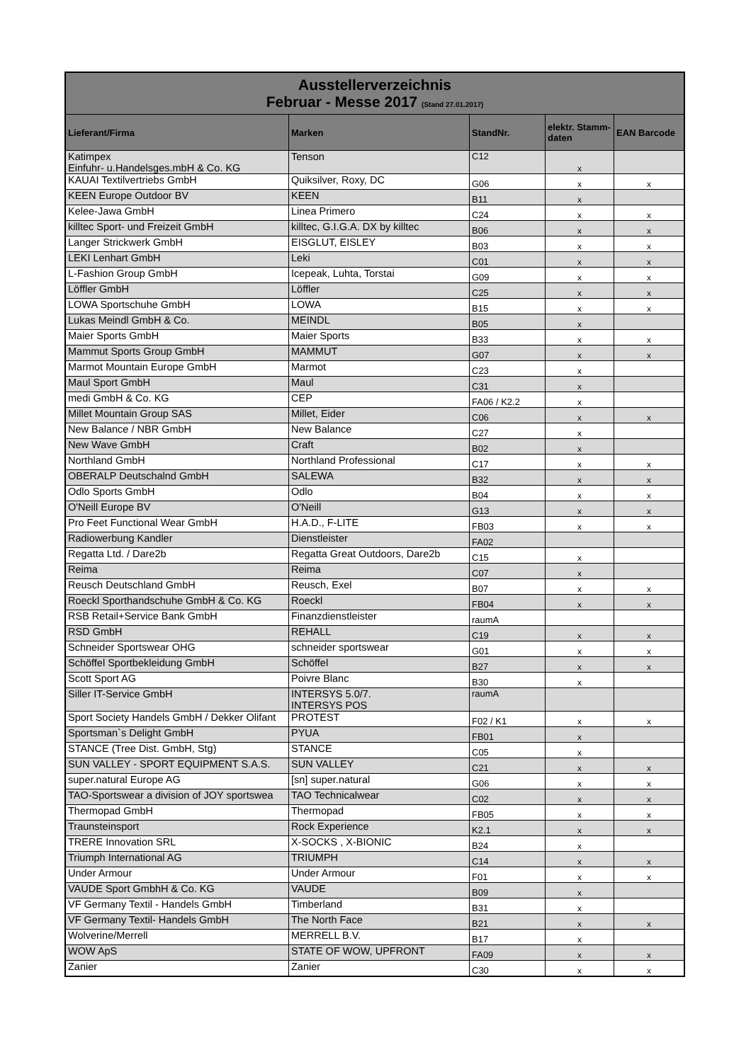| Ausstellerverzeichnis Februar - Messe 2017 (Stand 27.01.2017) | | | | |
| Lieferant/Firma | Marken | StandNr. | elektr. Stamm-daten | EAN Barcode |
| Katimpex Einfuhr- u.Handelsges.mbH & Co. KG | Tenson | C12 | x | |
| KAUAI Textilvertriebs GmbH | Quiksilver, Roxy, DC | G06 | x | x |
| KEEN Europe Outdoor BV | KEEN | B11 | x | |
| Kelee-Jawa GmbH | Linea Primero | C24 | x | x |
| killtec Sport- und Freizeit GmbH | killtec, G.I.G.A. DX by killtec | B06 | x | x |
| Langer Strickwerk GmbH | EISGLUT, EISLEY | B03 | x | x |
| LEKI Lenhart GmbH | Leki | C01 | x | x |
| L-Fashion Group GmbH | Icepeak, Luhta, Torstai | G09 | x | x |
| Löffler GmbH | Löffler | C25 | x | x |
| LOWA Sportschuhe GmbH | LOWA | B15 | x | x |
| Lukas Meindl GmbH & Co. | MEINDL | B05 | x | |
| Maier Sports GmbH | Maier Sports | B33 | x | x |
| Mammut Sports Group GmbH | MAMMUT | G07 | x | x |
| Marmot Mountain Europe GmbH | Marmot | C23 | x | |
| Maul Sport GmbH | Maul | C31 | x | |
| medi GmbH & Co. KG | CEP | FA06 / K2.2 | x | |
| Millet Mountain Group SAS | Millet, Eider | C06 | x | x |
| New Balance / NBR GmbH | New Balance | C27 | x | |
| New Wave GmbH | Craft | B02 | x | |
| Northland GmbH | Northland Professional | C17 | x | x |
| OBERALP Deutschalnd GmbH | SALEWA | B32 | x | x |
| Odlo Sports GmbH | Odlo | B04 | x | x |
| O'Neill Europe BV | O'Neill | G13 | x | x |
| Pro Feet Functional Wear GmbH | H.A.D., F-LITE | FB03 | x | x |
| Radiowerbung Kandler | Dienstleister | FA02 | | |
| Regatta Ltd. / Dare2b | Regatta Great Outdoors, Dare2b | C15 | x | |
| Reima | Reima | C07 | x | |
| Reusch Deutschland GmbH | Reusch, Exel | B07 | x | x |
| Roeckl Sporthandschuhe GmbH & Co. KG | Roeckl | FB04 | x | x |
| RSB Retail+Service Bank GmbH | Finanzdienstleister | raumA | | |
| RSD GmbH | REHALL | C19 | x | x |
| Schneider Sportswear OHG | schneider sportswear | G01 | x | x |
| Schöffel Sportbekleidung GmbH | Schöffel | B27 | x | x |
| Scott Sport AG | Poivre Blanc | B30 | x | |
| Siller IT-Service GmbH | INTERSYS 5.0/7. INTERSYS POS | raumA | | |
| Sport Society Handels GmbH / Dekker Olifant | PROTEST | F02 / K1 | x | x |
| Sportsman`s Delight GmbH | PYUA | FB01 | x | |
| STANCE (Tree Dist. GmbH, Stg) | STANCE | C05 | x | |
| SUN VALLEY - SPORT EQUIPMENT S.A.S. | SUN VALLEY | C21 | x | x |
| super.natural Europe AG | [sn] super.natural | G06 | x | x |
| TAO-Sportswear a division of JOY sportswea | TAO Technicalwear | C02 | x | x |
| Thermopad GmbH | Thermopad | FB05 | x | x |
| Traunsteinsport | Rock Experience | K2.1 | x | x |
| TRERE Innovation SRL | X-SOCKS , X-BIONIC | B24 | x | |
| Triumph International AG | TRIUMPH | C14 | x | x |
| Under Armour | Under Armour | F01 | x | x |
| VAUDE Sport GmbhH & Co. KG | VAUDE | B09 | x | |
| VF Germany Textil - Handels GmbH | Timberland | B31 | x | |
| VF Germany Textil- Handels GmbH | The North Face | B21 | x | x |
| Wolverine/Merrell | MERRELL B.V. | B17 | x | |
| WOW ApS | STATE OF WOW, UPFRONT | FA09 | x | x |
| Zanier | Zanier | C30 | x | x |